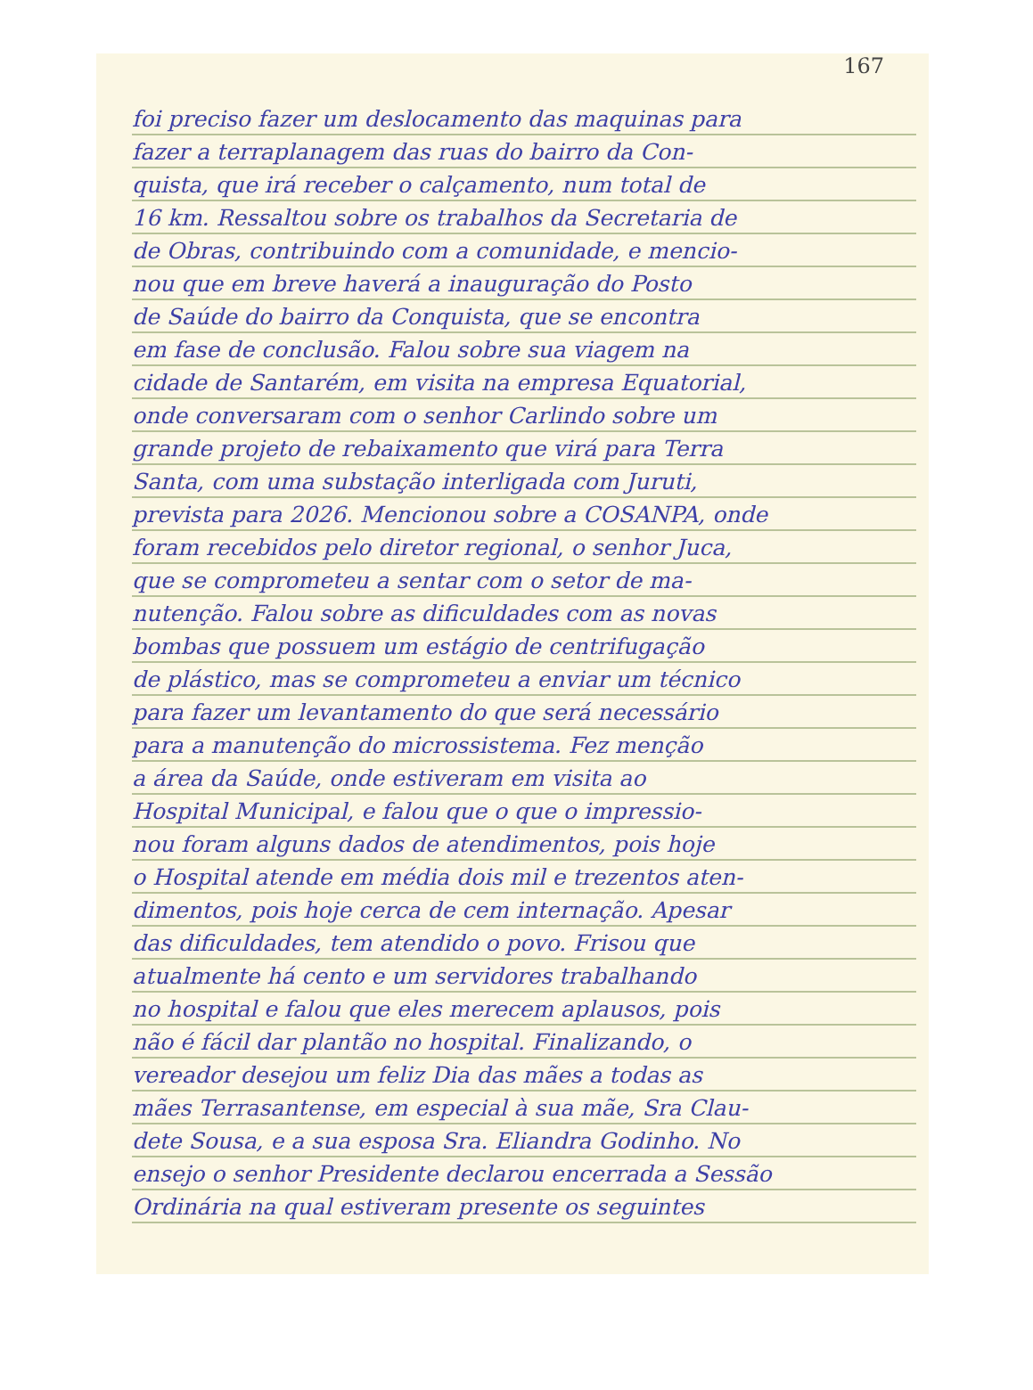167
foi preciso fazer um deslocamento das maquinas para
fazer a terraplanagem das ruas do bairro da Con-
quista, que irá receber o calçamento, num total de
16 km. Ressaltou sobre os trabalhos da Secretaria de
de Obras, contribuindo com a comunidade, e mencio-
nou que em breve haverá a inauguração do Posto
de Saúde do bairro da Conquista, que se encontra
em fase de conclusão. Falou sobre sua viagem na
cidade de Santarém, em visita na empresa Equatorial,
onde conversaram com o senhor Carlindo sobre um
grande projeto de rebaixamento que virá para Terra
Santa, com uma substação interligada com Juruti,
prevista para 2026. Mencionou sobre a COSANPA, onde
foram recebidos pelo diretor regional, o senhor Juca,
que se comprometeu a sentar com o setor de ma-
nutenção. Falou sobre as dificuldades com as novas
bombas que possuem um estágio de centrifugação
de plástico, mas se comprometeu a enviar um técnico
para fazer um levantamento do que será necessário
para a manutenção do microssistema. Fez menção
a área da Saúde, onde estiveram em visita ao
Hospital Municipal, e falou que o que o impressio-
nou foram alguns dados de atendimentos, pois hoje
o Hospital atende em média dois mil e trezentos aten-
dimentos, pois hoje cerca de cem internação. Apesar
das dificuldades, tem atendido o povo. Frisou que
atualmente há cento e um servidores trabalhando
no hospital e falou que eles merecem aplausos, pois
não é fácil dar plantão no hospital. Finalizando, o
vereador desejou um feliz Dia das mães a todas as
mães Terrasantense, em especial à sua mãe, Sra Clau-
dete Sousa, e a sua esposa Sra. Eliandra Godinho. No
ensejo o senhor Presidente declarou encerrada a Sessão
Ordinária na qual estiveram presente os seguintes